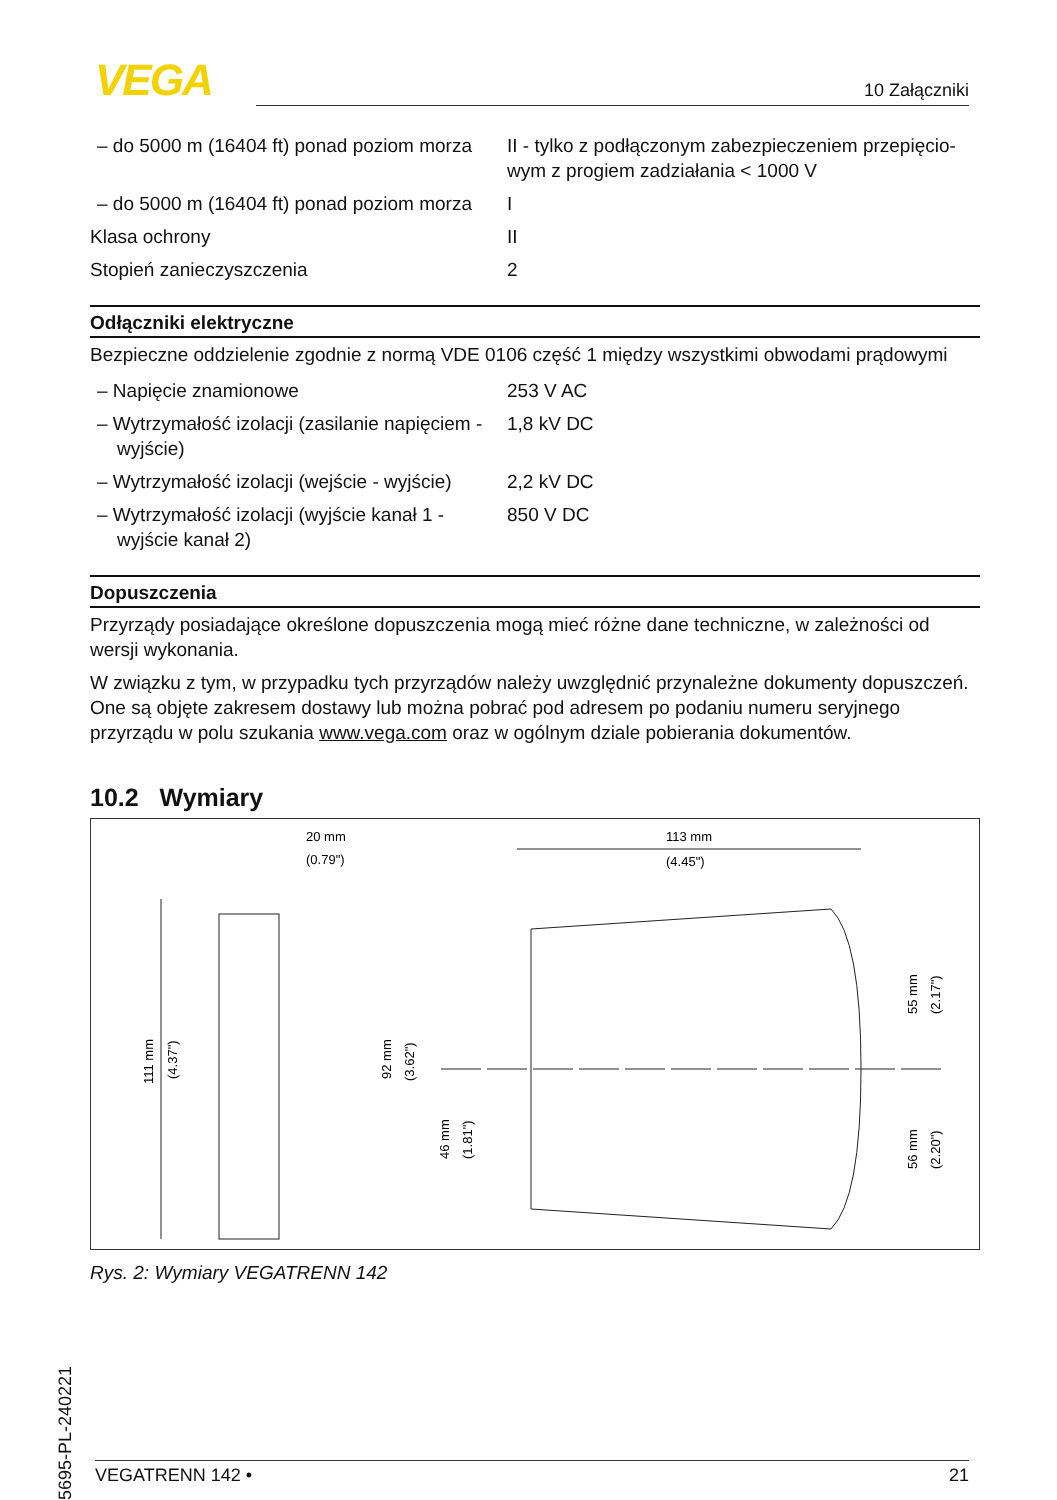VEGA 10 Załączniki
| – do 5000 m (16404 ft) ponad poziom morza | II - tylko z podłączonym zabezpieczeniem przepięcio­wym z progiem zadziałania < 1000 V |
| – do 5000 m (16404 ft) ponad poziom morza | I |
| Klasa ochrony | II |
| Stopień zanieczyszczenia | 2 |
Odłączniki elektryczne
Bezpieczne oddzielenie zgodnie z normą VDE 0106 część 1 między wszystkimi obwodami prądo­wymi
| – Napięcie znamionowe | 253 V AC |
| – Wytrzymałość izolacji (zasilanie napięciem - wyjście) | 1,8 kV DC |
| – Wytrzymałość izolacji (wejście - wyjście) | 2,2 kV DC |
| – Wytrzymałość izolacji (wyjście kanał 1 - wyjście kanał 2) | 850 V DC |
Dopuszczenia
Przyrządy posiadające określone dopuszczenia mogą mieć różne dane techniczne, w zależności od wersji wykonania.
W związku z tym, w przypadku tych przyrządów należy uwzględnić przynależne dokumenty do­puszczeń. One są objęte zakresem dostawy lub można pobrać pod adresem po podaniu numeru seryjnego przyrządu w polu szukania www.vega.com oraz w ogólnym dziale pobierania dokumen­tów.
10.2 Wymiary
20 mm
(0.79")
111 mm
(4.37")
113 mm
(4.45")
92 mm
(3.62")
46 mm
(1.81")
55 mm
(2.17")
56 mm
(2.20")
Rys. 2: Wymiary VEGATRENN 142
65695-PL-240221
VEGATRENN 142 • 21